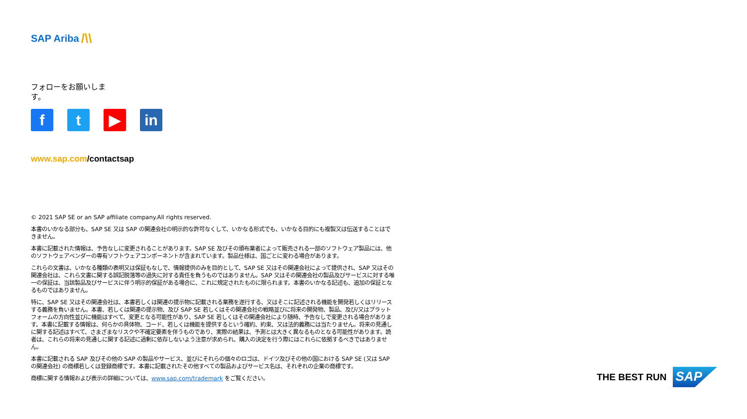SAP Ariba /\\
フォローをお願いします。
f t ▶ in
www.sap.com/contactsap
© 2021 SAP SE or an SAP affiliate company.All rights reserved.
本書のいかなる部分も、SAP SE 又は SAP の関連会社の明示的な許可なくして、いかなる形式でも、いかなる目的にも複製又は伝送することはできません。
本書に記載された情報は、予告なしに変更されることがあります。SAP SE 及びその頒布業者によって販売される一部のソフトウェア製品には、他のソフトウェアベンダーの専有ソフトウェアコンポーネントが含まれています。製品仕様は、国ごとに変わる場合があります。
これらの文書は、いかなる種類の表明又は保証もなしで、情報提供のみを目的として、SAP SE 又はその関連会社によって提供され、SAP 又はその関連会社は、これら文書に関する誤記脱落等の過失に対する責任を負うものではありません。SAP 又はその関連会社の製品及びサービスに対する唯一の保証は、当該製品及びサービスに伴う明示的保証がある場合に、これに規定されたものに限られます。本書のいかなる記述も、追加の保証となるものではありません。
特に、SAP SE 又はその関連会社は、本書若しくは関連の提示物に記載される業務を遂行する、又はそこに記述される機能を開発若しくはリリースする義務を負いません。本書、若しくは関連の提示物、及び SAP SE 若しくはその関連会社の戦略並びに将来の開発物、製品、及び/又はプラットフォームの方向性並びに機能はすべて、変更となる可能性があり、SAP SE 若しくはその関連会社により随時、予告なしで変更される場合があります。本書に記載する情報は、何らかの具体物、コード、若しくは機能を提供するという確約、約束、又は法的義務には当たりません。将来の見通しに関する記述はすべて、さまざまなリスクや不確定要素を伴うものであり、実際の結果は、予測とは大きく異なるものとなる可能性があります。読者は、これらの将来の見通しに関する記述に過剰に依存しないよう注意が求められ、購入の決定を行う際にはこれらに依拠するべきではありません。
本書に記載される SAP 及びその他の SAP の製品やサービス、並びにそれらの個々のロゴは、ドイツ及びその他の国における SAP SE (又は SAP の関連会社) の商標若しくは登録商標です。本書に記載されたその他すべての製品およびサービス名は、それぞれの企業の商標です。
商標に関する情報および表示の詳細については、www.sap.com/trademark をご覧ください。
THE BEST RUN SAP